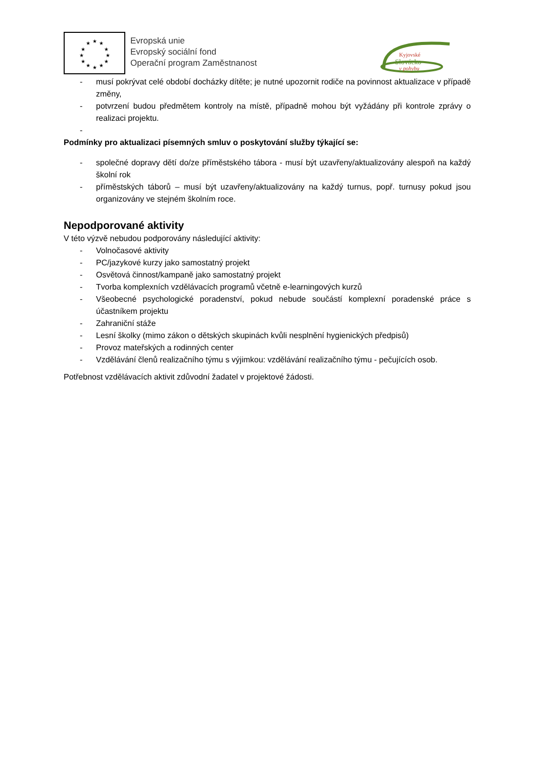★
★
★
★
★
★
★
★
★
★
★
★
Evropská unie
Evropský sociální fond
Operační program Zaměstnanost
Kyjovské
Slovácko
v pohybu
- musí pokrývat celé období docházky dítěte; je nutné upozornit rodiče na povinnost aktualizace v případě změny,
- potvrzení budou předmětem kontroly na místě, případně mohou být vyžádány při kontrole zprávy o realizaci projektu.
-
Podmínky pro aktualizaci písemných smluv o poskytování služby týkající se:
- společné dopravy dětí do/ze příměstského tábora - musí být uzavřeny/aktualizovány alespoň na každý školní rok
- příměstských táborů – musí být uzavřeny/aktualizovány na každý turnus, popř. turnusy pokud jsou organizovány ve stejném školním roce.
Nepodporované aktivity
V této výzvě nebudou podporovány následující aktivity:
- Volnočasové aktivity
- PC/jazykové kurzy jako samostatný projekt
- Osvětová činnost/kampaně jako samostatný projekt
- Tvorba komplexních vzdělávacích programů včetně e-learningových kurzů
- Všeobecné psychologické poradenství, pokud nebude součástí komplexní poradenské práce s účastníkem projektu
- Zahraniční stáže
- Lesní školky (mimo zákon o dětských skupinách kvůli nesplnění hygienických předpisů)
- Provoz mateřských a rodinných center
- Vzdělávání členů realizačního týmu s výjimkou: vzdělávání realizačního týmu - pečujících osob.
Potřebnost vzdělávacích aktivit zdůvodní žadatel v projektové žádosti.